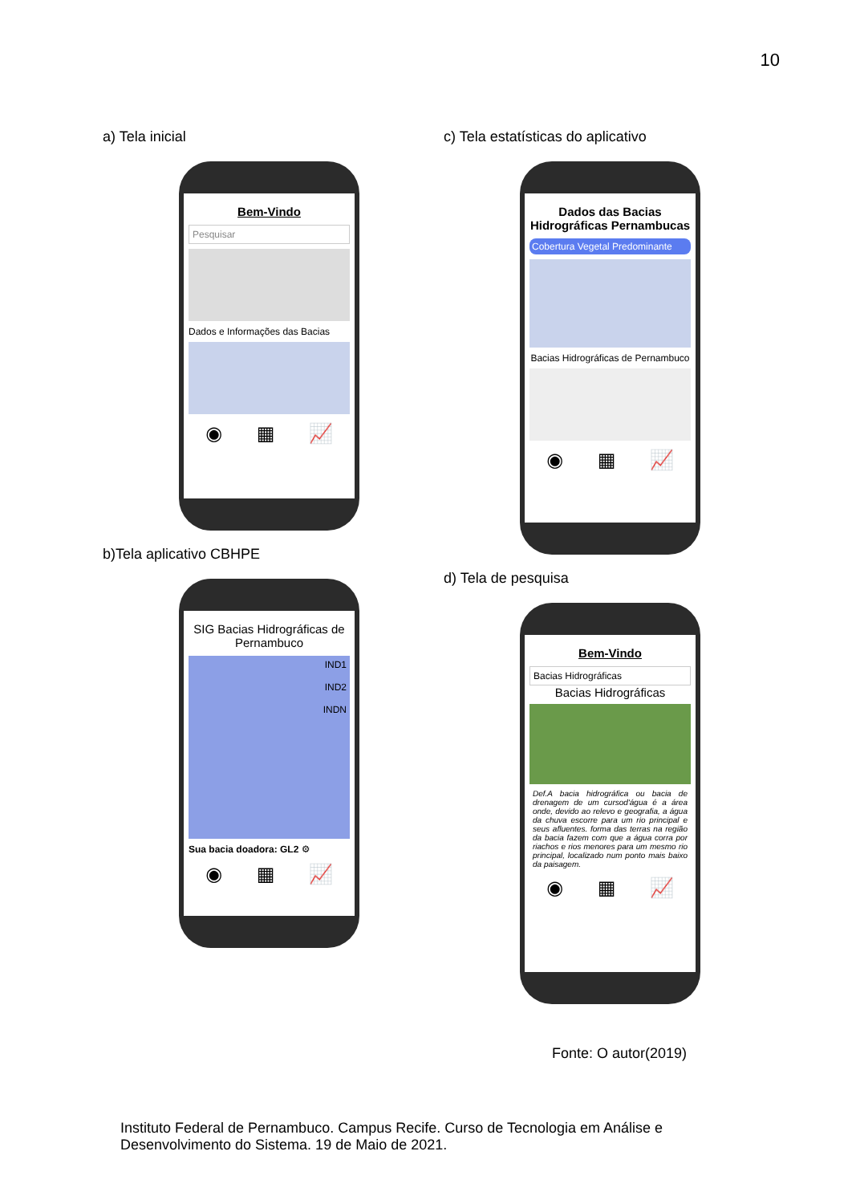10
a) Tela inicial
Bem-Vindo
Pesquisar
Dados e Informações das Bacias
◉ ▦ 📈
c) Tela estatísticas do aplicativo
Dados das Bacias Hidrográficas Pernambucas
Cobertura Vegetal Predominante
Bacias Hidrográficas de Pernambuco
◉ ▦ 📈
b)Tela aplicativo CBHPE
SIG Bacias Hidrográficas de Pernambuco
IND1
IND2
INDN
Sua bacia doadora: GL2 ⚙
◉ ▦ 📈
d) Tela de pesquisa
Bem-Vindo
Bacias Hidrográficas
Bacias Hidrográficas
Def.A bacia hidrográfica ou bacia de drenagem de um cursod'água é a área onde, devido ao relevo e geografia, a água da chuva escorre para um rio principal e seus afluentes. forma das terras na região da bacia fazem com que a água corra por riachos e rios menores para um mesmo rio principal, localizado num ponto mais baixo da paisagem.
◉ ▦ 📈
Fonte: O autor(2019)
Instituto Federal de Pernambuco. Campus Recife. Curso de Tecnologia em Análise e
Desenvolvimento do Sistema. 19 de Maio de 2021.